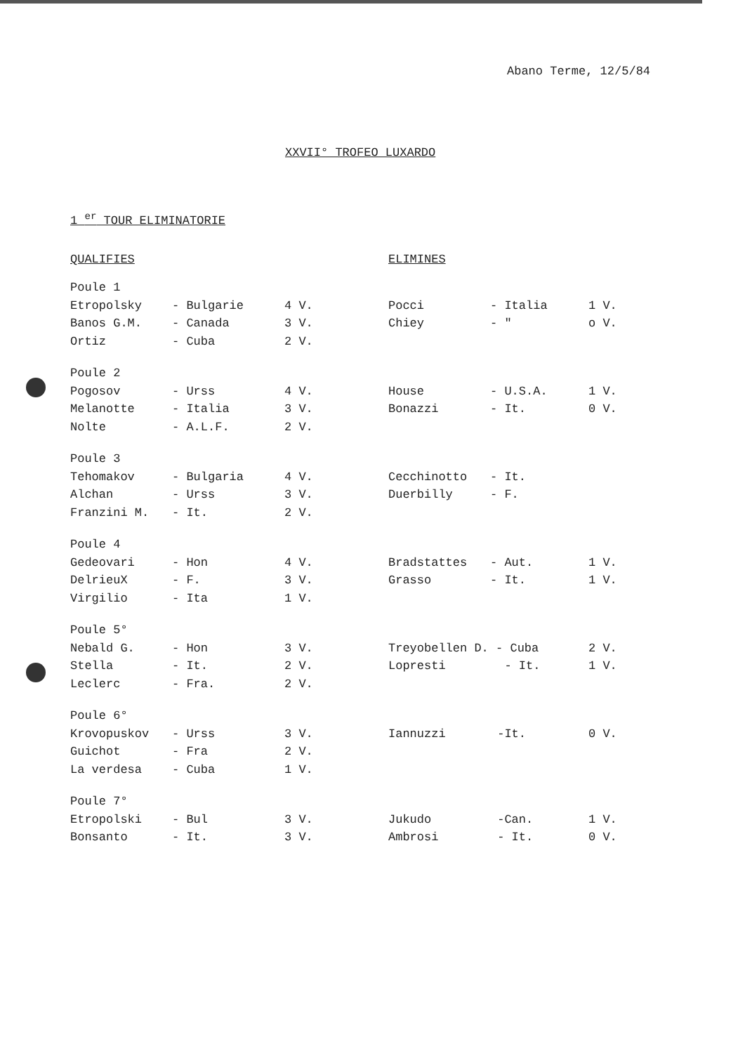Abano Terme, 12/5/84
XXVII° TROFEO LUXARDO
1 <sup>er</sup> TOUR ELIMINATORIE
| QUALIFIES | | | ELIMINES | | |
| --- | --- | --- | --- | --- | --- |
| Poule 1 | | | | | |
| Etropolsky | - Bulgarie | 4 V. | Pocci | - Italia | 1 V. |
| Banos G.M. | - Canada | 3 V. | Chiey | - " | o V. |
| Ortiz | - Cuba | 2 V. | | | |
| Poule 2 | | | | | |
| Pogosov | - Urss | 4 V. | House | - U.S.A. | 1 V. |
| Melanotte | - Italia | 3 V. | Bonazzi | - It. | 0 V. |
| Nolte | - A.L.F. | 2 V. | | | |
| Poule 3 | | | | | |
| Tehomakov | - Bulgaria | 4 V. | Cecchinotto | - It. | |
| Alchan | - Urss | 3 V. | Duerbilly | - F. | |
| Franzini M. | - It. | 2 V. | | | |
| Poule 4 | | | | | |
| Gedeovari | - Hon | 4 V. | Bradstattes | - Aut. | 1 V. |
| DelrieuX | - F. | 3 V. | Grasso | - It. | 1 V. |
| Virgilio | - Ita | 1 V. | | | |
| Poule 5° | | | | | |
| Nebald G. | - Hon | 3 V. | Treyobellen D. - Cuba | | 2 V. |
| Stella | - It. | 2 V. | Lopresti | - It. | 1 V. |
| Leclerc | - Fra. | 2 V. | | | |
| Poule 6° | | | | | |
| Krovopuskov | - Urss | 3 V. | Iannuzzi | -It. | 0 V. |
| Guichot | - Fra | 2 V. | | | |
| La verdesa | - Cuba | 1 V. | | | |
| Poule 7° | | | | | |
| Etropolski | - Bul | 3 V. | Jukudo | -Can. | 1 V. |
| Bonsanto | - It. | 3 V. | Ambrosi | - It. | 0 V. |